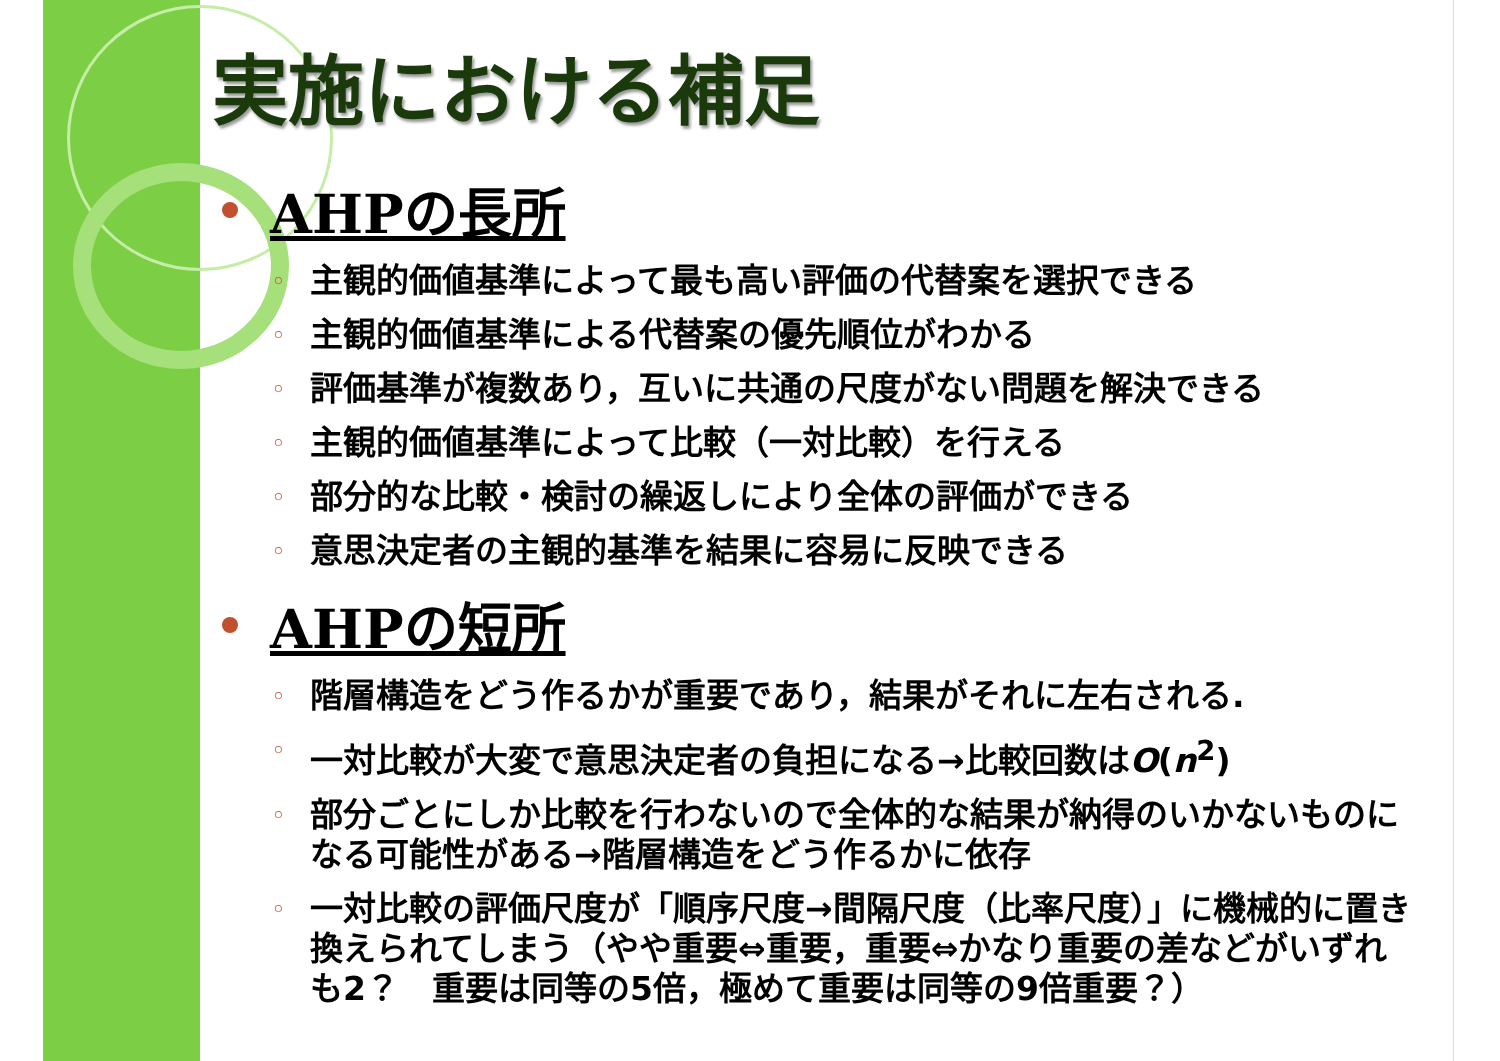実施における補足
AHPの長所
◦ 主観的価値基準によって最も高い評価の代替案を選択できる
◦ 主観的価値基準による代替案の優先順位がわかる
◦ 評価基準が複数あり，互いに共通の尺度がない問題を解決できる
◦ 主観的価値基準によって比較（一対比較）を行える
◦ 部分的な比較・検討の繰返しにより全体の評価ができる
◦ 意思決定者の主観的基準を結果に容易に反映できる
AHPの短所
◦ 階層構造をどう作るかが重要であり，結果がそれに左右される.
◦ 一対比較が大変で意思決定者の負担になる→比較回数はO(n<sup>2</sup>)
◦ 部分ごとにしか比較を行わないので全体的な結果が納得のいかないものになる可能性がある→階層構造をどう作るかに依存
◦ 一対比較の評価尺度が「順序尺度→間隔尺度（比率尺度）」に機械的に置き換えられてしまう（やや重要⇔重要，重要⇔かなり重要の差などがいずれも2？　重要は同等の5倍，極めて重要は同等の9倍重要？）